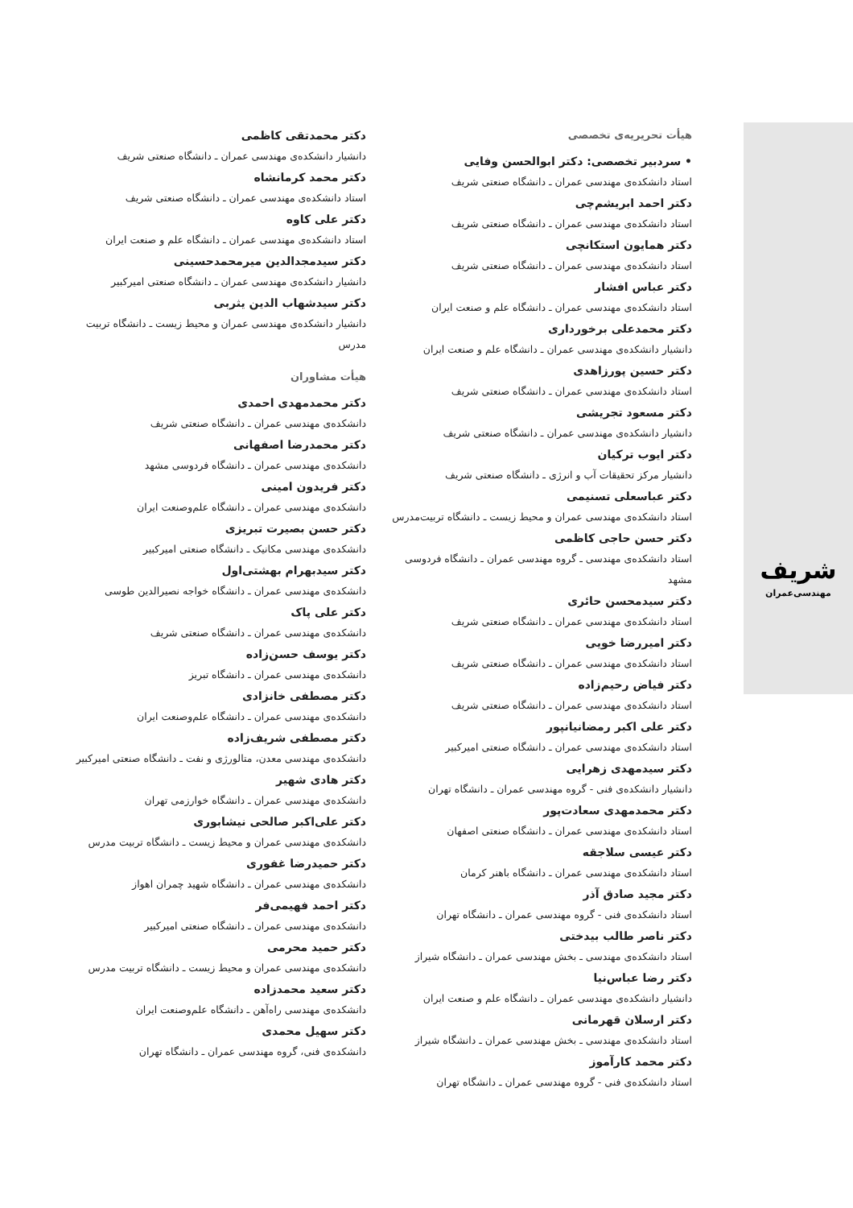شریف
مهندسی‌عمران
هیأت تحریریه‌ی تخصصی
• سردبیر تخصصی: دکتر ابوالحسن وفایی
استاد دانشکده‌ی مهندسی عمران ـ دانشگاه صنعتی شریف
دکتر احمد ابریشم‌چی
استاد دانشکده‌ی مهندسی عمران ـ دانشگاه صنعتی شریف
دکتر همایون استکانچی
استاد دانشکده‌ی مهندسی عمران ـ دانشگاه صنعتی شریف
دکتر عباس افشار
استاد دانشکده‌ی مهندسی عمران ـ دانشگاه علم و صنعت ایران
دکتر محمدعلی برخورداری
دانشیار دانشکده‌ی مهندسی عمران ـ دانشگاه علم و صنعت ایران
دکتر حسین پورزاهدی
استاد دانشکده‌ی مهندسی عمران ـ دانشگاه صنعتی شریف
دکتر مسعود تجریشی
دانشیار دانشکده‌ی مهندسی عمران ـ دانشگاه صنعتی شریف
دکتر ایوب ترکیان
دانشیار مرکز تحقیقات آب و انرژی ـ دانشگاه صنعتی شریف
دکتر عباسعلی تسنیمی
استاد دانشکده‌ی مهندسی عمران و محیط زیست ـ دانشگاه تربیت‌مدرس
دکتر حسن حاجی کاظمی
استاد دانشکده‌ی مهندسی ـ گروه مهندسی عمران ـ دانشگاه فردوسی مشهد
دکتر سیدمحسن حائری
استاد دانشکده‌ی مهندسی عمران ـ دانشگاه صنعتی شریف
دکتر امیررضا خویی
استاد دانشکده‌ی مهندسی عمران ـ دانشگاه صنعتی شریف
دکتر فیاض رحیم‌زاده
استاد دانشکده‌ی مهندسی عمران ـ دانشگاه صنعتی شریف
دکتر علی اکبر رمضانیانپور
استاد دانشکده‌ی مهندسی عمران ـ دانشگاه صنعتی امیرکبیر
دکتر سیدمهدی زهرایی
دانشیار دانشکده‌ی فنی - گروه مهندسی عمران ـ دانشگاه تهران
دکتر محمدمهدی سعادت‌پور
استاد دانشکده‌ی مهندسی عمران ـ دانشگاه صنعتی اصفهان
دکتر عیسی سلاجقه
استاد دانشکده‌ی مهندسی عمران ـ دانشگاه باهنر کرمان
دکتر مجید صادق آذر
استاد دانشکده‌ی فنی - گروه مهندسی عمران ـ دانشگاه تهران
دکتر ناصر طالب بیدختی
استاد دانشکده‌ی مهندسی ـ بخش مهندسی عمران ـ دانشگاه شیراز
دکتر رضا عباس‌نیا
دانشیار دانشکده‌ی مهندسی عمران ـ دانشگاه علم و صنعت ایران
دکتر ارسلان قهرمانی
استاد دانشکده‌ی مهندسی ـ بخش مهندسی عمران ـ دانشگاه شیراز
دکتر محمد کارآموز
استاد دانشکده‌ی فنی - گروه مهندسی عمران ـ دانشگاه تهران
دکتر محمدتقی کاظمی
دانشیار دانشکده‌ی مهندسی عمران ـ دانشگاه صنعتی شریف
دکتر محمد کرمانشاه
استاد دانشکده‌ی مهندسی عمران ـ دانشگاه صنعتی شریف
دکتر علی کاوه
استاد دانشکده‌ی مهندسی عمران ـ دانشگاه علم و صنعت ایران
دکتر سیدمجدالدین میرمحمدحسینی
دانشیار دانشکده‌ی مهندسی عمران ـ دانشگاه صنعتی امیرکبیر
دکتر سیدشهاب الدین یثربی
دانشیار دانشکده‌ی مهندسی عمران و محیط زیست ـ دانشگاه تربیت مدرس
هیأت مشاوران
دکتر محمدمهدی احمدی
دانشکده‌ی مهندسی عمران ـ دانشگاه صنعتی شریف
دکتر محمدرضا اصفهانی
دانشکده‌ی مهندسی عمران ـ دانشگاه فردوسی مشهد
دکتر فریدون امینی
دانشکده‌ی مهندسی عمران ـ دانشگاه علم‌وصنعت ایران
دکتر حسن بصیرت تبریزی
دانشکده‌ی مهندسی مکانیک ـ دانشگاه صنعتی امیرکبیر
دکتر سیدبهرام بهشتی‌اول
دانشکده‌ی مهندسی عمران ـ دانشگاه خواجه نصیرالدین طوسی
دکتر علی پاک
دانشکده‌ی مهندسی عمران ـ دانشگاه صنعتی شریف
دکتر یوسف حسن‌زاده
دانشکده‌ی مهندسی عمران ـ دانشگاه تبریز
دکتر مصطفی خانزادی
دانشکده‌ی مهندسی عمران ـ دانشگاه علم‌وصنعت ایران
دکتر مصطفی شریف‌زاده
دانشکده‌ی مهندسی معدن، متالورژی و نفت ـ دانشگاه صنعتی امیرکبیر
دکتر هادی شهیر
دانشکده‌ی مهندسی عمران ـ دانشگاه خوارزمی تهران
دکتر علی‌اکبر صالحی نیشابوری
دانشکده‌ی مهندسی عمران و محیط زیست ـ دانشگاه تربیت مدرس
دکتر حمیدرضا غفوری
دانشکده‌ی مهندسی عمران ـ دانشگاه شهید چمران اهواز
دکتر احمد فهیمی‌فر
دانشکده‌ی مهندسی عمران ـ دانشگاه صنعتی امیرکبیر
دکتر حمید محرمی
دانشکده‌ی مهندسی عمران و محیط زیست ـ دانشگاه تربیت مدرس
دکتر سعید محمدزاده
دانشکده‌ی مهندسی راه‌آهن ـ دانشگاه علم‌وصنعت ایران
دکتر سهیل محمدی
دانشکده‌ی فنی، گروه مهندسی عمران ـ دانشگاه تهران